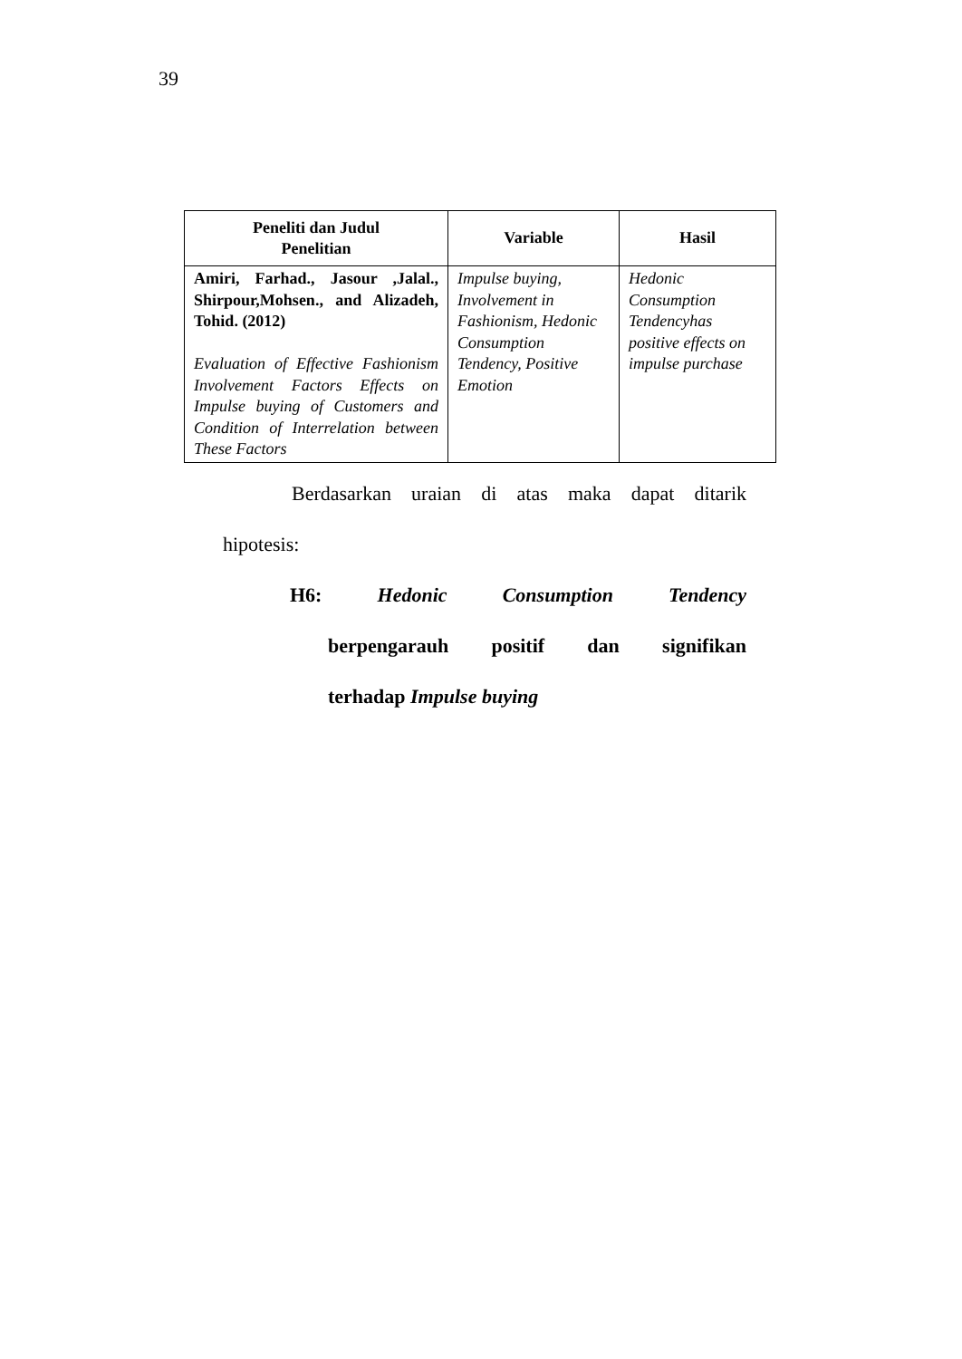39
| Peneliti dan Judul Penelitian | Variable | Hasil |
| --- | --- | --- |
| Amiri, Farhad., Jasour ,Jalal., Shirpour,Mohsen., and Alizadeh, Tohid. (2012) Evaluation of Effective Fashionism Involvement Factors Effects on Impulse buying of Customers and Condition of Interrelation between These Factors | Impulse buying, Involvement in Fashionism, Hedonic Consumption Tendency, Positive Emotion | Hedonic Consumption Tendencyhas positive effects on impulse purchase |
Berdasarkan uraian di atas maka dapat ditarik
hipotesis:
H6: Hedonic Consumption Tendency
berpengarauh positif dan signifikan
terhadap Impulse buying